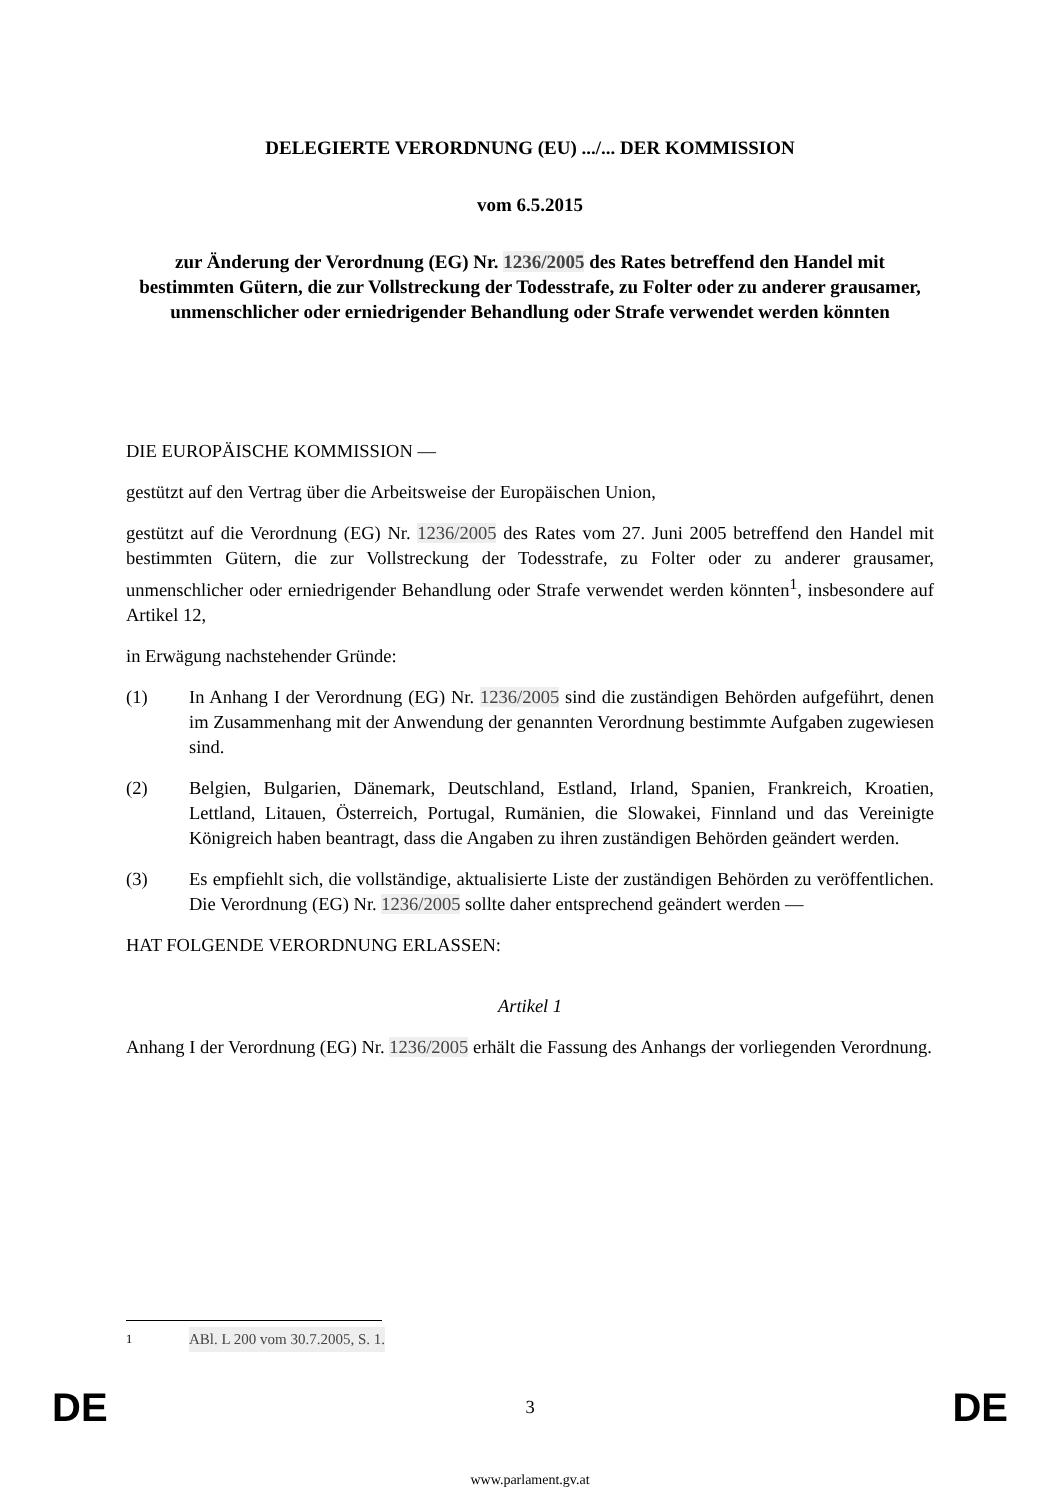DELEGIERTE VERORDNUNG (EU) .../... DER KOMMISSION
vom 6.5.2015
zur Änderung der Verordnung (EG) Nr. 1236/2005 des Rates betreffend den Handel mit bestimmten Gütern, die zur Vollstreckung der Todesstrafe, zu Folter oder zu anderer grausamer, unmenschlicher oder erniedrigender Behandlung oder Strafe verwendet werden könnten
DIE EUROPÄISCHE KOMMISSION —
gestützt auf den Vertrag über die Arbeitsweise der Europäischen Union,
gestützt auf die Verordnung (EG) Nr. 1236/2005 des Rates vom 27. Juni 2005 betreffend den Handel mit bestimmten Gütern, die zur Vollstreckung der Todesstrafe, zu Folter oder zu anderer grausamer, unmenschlicher oder erniedrigender Behandlung oder Strafe verwendet werden könnten<sup>1</sup>, insbesondere auf Artikel 12,
in Erwägung nachstehender Gründe:
(1) In Anhang I der Verordnung (EG) Nr. 1236/2005 sind die zuständigen Behörden aufgeführt, denen im Zusammenhang mit der Anwendung der genannten Verordnung bestimmte Aufgaben zugewiesen sind.
(2) Belgien, Bulgarien, Dänemark, Deutschland, Estland, Irland, Spanien, Frankreich, Kroatien, Lettland, Litauen, Österreich, Portugal, Rumänien, die Slowakei, Finnland und das Vereinigte Königreich haben beantragt, dass die Angaben zu ihren zuständigen Behörden geändert werden.
(3) Es empfiehlt sich, die vollständige, aktualisierte Liste der zuständigen Behörden zu veröffentlichen. Die Verordnung (EG) Nr. 1236/2005 sollte daher entsprechend geändert werden —
HAT FOLGENDE VERORDNUNG ERLASSEN:
Artikel 1
Anhang I der Verordnung (EG) Nr. 1236/2005 erhält die Fassung des Anhangs der vorliegenden Verordnung.
<sup>1</sup> ABl. L 200 vom 30.7.2005, S. 1.
DE 3 DE
www.parlament.gv.at